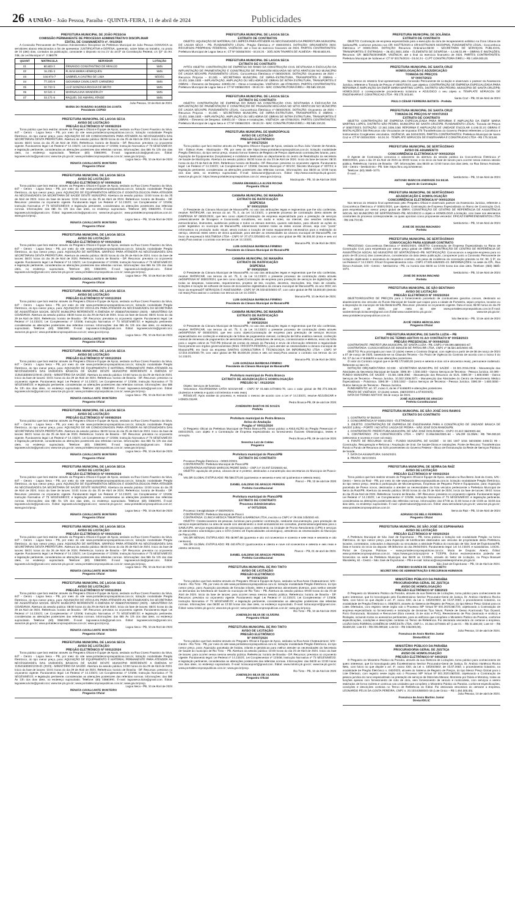26 A UNIÃO – João Pessoa, Paraíba - QUINTA-FEIRA, 11 de abril de 2024 Publicidades
PREFEITURA MUNICIPAL DE JOÃO PESSOA
COMISSÃO PERMANENTE DE PROCESSO ADMINISTRATIVO DISCIPLINAR
EDITAL DE CHAMAMENTO nº. 001/2024
A Comissão Permanente de Processo Administrativo Disciplinar da Prefeitura Municipal de João Pessoa CONVOCA os servidores abaixo relacionados a fim de apresentar JUSTIFICATIVA e DEFESA, querendo, sobre faltas ao trabalho, no prazo de 10 (dez) dias, contados da publicação, consoante o disposto no inc.LV do art.5º da Constituição Federal, c/c §2° do Art. 248, da Lei Municipal nº. 2.380/79:
| QUANT | MATRICULA | SERVIDOR | LOTAÇÃO |
| --- | --- | --- | --- |
| 01 | 80.803-2 | ERNANDO CONSTANTINO DE ARAUJO | SMS |
| 02 | 16.235-3 | FLAVIA MARIA HENRIQUES | SMS |
| 03 | 100.974-7 | GABRIELA CASTRO DE LIMA | SEDEC |
| 04 | 77.225-9 | GIOVANNA CAVALCANTI CARNEIRO | SMS |
| 05 | 32.742-5 | LUIZ GONZAGA ROCHA DE BRITO | SMS |
| 06 | 32.541-4 | MARISAULINA WANDERLEY | SMS |
| 07 | 33.171-6 | RAQUEL DO AMARAL ATAIDE | SMS |
João Pessoa, 10 de Abril de 2024.
MARIA DO ROSÁRIO SOARES DA COSTA
Presidente COPAD
PREFEITURA MUNICIPAL DE LAGOA SECA
AVISO DE LICITAÇÃO
PREGÃO ELETRÔNICO Nº 00008/2024
Torna público que fará realizar através da Pregoeira Oficial e Equipe de Apoio, sediada na Rua Cícero Faustino da Silva, 647 - Centro - Lagoa Seca - PB, por meio do site www.portaldecompraspublicas.com.br, licitação modalidade Pregão Eletrônico, do tipo menor preço, para: AQUISIÇÃO DE AR CONDICIONADOS PARA ATENDER AS NECESSIDADES DAS SECRETARIAS DESTA PREFEITURA. Abertura da sessão pública: 08:00 horas do dia 25 de Abril de 2024. Início da fase de lances: 08:01 horas do dia 25 de Abril de 2024. Referência: horário de Brasília - DF. Recursos: previstos no orçamento vigente. Fundamento legal: Lei Federal nº 14.133/21; Lei Complementar nº 123/06; Instrução Normativa nº 73 SEGES/ME/22; e legislação pertinente, consideradas as alterações posteriores das referidas normas. Informações: das 08h Às 12h dos dias úteis, no endereço supracitado. Telefone: (83) 33661991. E-mail: lagoaseca.licita@gmail.com. Edital: lagoaseca.licita@gmail.com; www.tce.pb.gov.br; www.portaldecompraspublicas.com.br; www.gov.br/pncp.
Lagoa Seca - PB, 10 de Abril de 2024
RENATA CAVALCANTE MONTEIRO
Pregoeira Oficial
PREFEITURA MUNICIPAL DE LAGOA SECA
AVISO DE LICITAÇÃO
PREGÃO ELETRÔNICO Nº 00009/2024
Torna público que fará realizar através da Pregoeira Oficial e Equipe de Apoio, sediada na Rua Cícero Faustino da Silva, 647 - Centro - Lagoa Seca - PB, por meio do site www.portaldecompraspublicas.com.br, licitação modalidade Pregão Eletrônico, do tipo menor preço, para: AQUISIÇÃO DE EQUIPAMENTOS MÉDICOS E ODONTOLÓGICOS PARA ATENDER AS NECESSIDADES DA SECRETARIA DE SAÚDE DESTE MUNICÍPIO. Abertura da sessão pública: 10:00 horas do dia 25 de Abril de 2024. Início da fase de lances: 10:01 horas do dia 25 de Abril de 2024. Referência: horário de Brasília - DF. Recursos: previstos no orçamento vigente. Fundamento legal: Lei Federal nº 14.133/21; Lei Complementar nº 123/06; Instrução Normativa nº 73 SEGES/ME/22; e legislação pertinente, consideradas as alterações posteriores das referidas normas. Informações: das 08h Às 12h dos dias úteis, no endereço supracitado. Telefone: (83) 33661991. E-mail: lagoaseca.licita@gmail.com. Edital: lagoaseca.licita@gmail.com; www.tce.pb.gov.br; www.portaldecompraspublicas.com.br; www.gov.br/pncp.
Lagoa Seca – PB, 10 de Abril de 2024
RENATA CAVALCANTE MONTEIRO
Pregoeira Oficial
PREFEITURA MUNICIPAL DE LAGOA SECA
AVISO DE LICITAÇÃO
PREGÃO ELETRÔNICO Nº 00010/2024
Torna público que fará realizar através da Pregoeira Oficial e Equipe de Apoio, sediada na Rua Cícero Faustino da Silva, 647 - Centro - Lagoa Seca - PB, por meio do site www.portaldecompraspublicas.com.br, licitação modalidade Pregão Eletrônico, do tipo menor preço, para: AQUISIÇÃO DE MATERIAL GRÁFICO PARA ATENDER AS NECESSIDADES DAS SECRETARIAS DESTA PREFEITURA. Abertura da sessão pública: 08:00 horas do dia 26 de Abril de 2024. Início da fase de lances: 08:01 horas do dia 26 de Abril de 2024. Referência: horário de Brasília - DF. Recursos: previstos no orçamento vigente. Fundamento legal: Lei Federal nº 14.133/21; Lei Complementar nº 123/06; Instrução Normativa nº 73 SEGES/ME/22; e legislação pertinente, consideradas as alterações posteriores das referidas normas. Informações: das 08h Às 12h dos dias úteis, no endereço supracitado. Telefone: (83) 33661991. E-mail: lagoaseca.licita@gmail.com. Edital: lagoaseca.licita@gmail.com; www.tce.pb.gov.br; www.portaldecompraspublicas.com.br; www.gov.br/pncp.
Lagoa Seca - PB, 10 de Abril de 2024
RENATA CAVALCANTE MONTEIRO
Pregoeira Oficial
PREFEITURA MUNICIPAL DE LAGOA SECA
AVISO DE LICITAÇÃO
PREGÃO ELETRÔNICO Nº 00011/2024
Torna público que fará realizar através da Pregoeira Oficial e Equipe de Apoio, sediada na Rua Cícero Faustino da Silva, 647 - Centro - Lagoa Seca - PB, por meio do site www.portaldecompraspublicas.com.br, licitação modalidade Pregão Eletrônico, do tipo menor preço, para: AQUISIÇÃO DE VEÍCULOS PARA ATENDER AS NECESSIDADES DA SECRETARIA DE ASSISTÊNCIA SOCIAL DESTE MUNICÍPIO REFERENTE A EMENDA Nº 250830720230002 (2023) - MINISTÉRIO DA CIDADANIA. Abertura da sessão pública: 08:00 horas do dia 29 de Abril de 2024. Início da fase de lances: 08:01 horas do dia 29 de Abril de 2024. Referência: horário de Brasília - DF. Recursos: previstos no orçamento vigente. Fundamento legal: Lei Federal nº 14.133/21; Lei Complementar nº 123/06; Instrução Normativa nº 73 SEGES/ME/22; e legislação pertinente, consideradas as alterações posteriores das referidas normas. Informações: das 08h Às 12h dos dias úteis, no endereço supracitado. Telefone: (83) 33661991. E-mail: lagoaseca.licita@gmail.com. Edital: lagoaseca.licita@gmail.com; www.tce.pb.gov.br; www.portaldecompraspublicas.com.br; www.gov.br/pncp.
Lagoa Seca - PB, 10 de Abril de 2024
RENATA CAVALCANTE MONTEIRO
Pregoeira Oficial
PREFEITURA MUNICIPAL DE LAGOA SECA
AVISO DE LICITAÇÃO
PREGÃO ELETRÔNICO Nº 00012/2024
Torna público que fará realizar através da Pregoeira Oficial e Equipe de Apoio, sediada na Rua Cícero Faustino da Silva, 647 - Centro - Lagoa Seca - PB, por meio do site www.portaldecompraspublicas.com.br, licitação modalidade Pregão Eletrônico, do tipo menor preço, para: AQUISIÇÃO DE EQUIPAMENTO E MATERIAL PERMANENTE PARA ATENDER AS NECESSIDADES DAS UNIDADES BÁSICAS DE SAÚDE DESTE MUNICÍPIO REFERENTE A EMENDA Nº 11264183000/1220-01 (2023) - MINISTÉRIO DA SAÚDE. Abertura da sessão pública: 10:00 horas do dia 29 de Abril de 2024. Início da fase de lances: 10:01 horas do dia 29 de Abril de 2024. Referência: horário de Brasília - DF. Recursos: previstos no orçamento vigente. Fundamento legal: Lei Federal nº 14.133/21; Lei Complementar nº 123/06; Instrução Normativa nº 73 SEGES/ME/22; e legislação pertinente, consideradas as alterações posteriores das referidas normas. Informações: das 08h Às 12h dos dias úteis, no endereço supracitado. Telefone: (83) 33661991. E-mail: lagoaseca.licita@gmail.com. Edital: lagoaseca.licita@gmail.com; www.tce.pb.gov.br; www.portaldecompraspublicas.com.br; www.gov.br/pncp.
Lagoa Seca - PB, 10 de Abril de 2024
RENATA CAVALCANTE MONTEIRO
Pregoeira Oficial
PREFEITURA MUNICIPAL DE LAGOA SECA
AVISO DE LICITAÇÃO
PREGÃO ELETRÔNICO Nº 00008/2024
Torna público que fará realizar através da Pregoeira Oficial e Equipe de Apoio, sediada na Rua Cícero Faustino da Silva, 647 - Centro - Lagoa Seca - PB, por meio do site www.portaldecompraspublicas.com.br, licitação modalidade Pregão Eletrônico, do tipo menor preço, para: AQUISIÇÃO DE AR CONDICIONADOS PARA ATENDER AS NECESSIDADES DAS SECRETARIAS DESTA PREFEITURA. Abertura da sessão pública: 08:00 horas do dia 25 de Abril de 2024. Início da fase de lances: 08:01 horas do dia 25 de Abril de 2024. Referência: horário de Brasília - DF. Recursos: previstos no orçamento vigente. Fundamento legal: Lei Federal nº 14.133/21; Lei Complementar nº 123/06; Instrução Normativa nº 73 SEGES/ME/22; e legislação pertinente, consideradas as alterações posteriores das referidas normas. Informações: das 08h Às 12h dos dias úteis, no endereço supracitado. Telefone: (83) 33661991. E-mail: lagoaseca.licita@gmail.com. Edital: lagoaseca.licita@gmail.com; www.tce.pb.gov.br; www.portaldecompraspublicas.com.br; www.gov.br/pncp.
Lagoa Seca - PB, 10 de Abril de 2024
RENATA CAVALCANTE MONTEIRO
Pregoeira Oficial
PREFEITURA MUNICIPAL DE LAGOA SECA
AVISO DE LICITAÇÃO
PREGÃO ELETRÔNICO Nº 00009/2024
Torna público que fará realizar através da Pregoeira Oficial e Equipe de Apoio, sediada na Rua Cícero Faustino da Silva, 647 - Centro - Lagoa Seca - PB, por meio do site www.portaldecompraspublicas.com.br, licitação modalidade Pregão Eletrônico, do tipo menor preço, para: AQUISIÇÃO DE EQUIPAMENTOS MÉDICOS E ODONTOLÓGICOS PARA ATENDER AS NECESSIDADES DA SECRETARIA DE SAÚDE DESTE MUNICÍPIO. Abertura da sessão pública: 10:00 horas do dia 25 de Abril de 2024. Início da fase de lances: 10:01 horas do dia 25 de Abril de 2024. Referência: horário de Brasília - DF. Recursos: previstos no orçamento vigente. Fundamento legal: Lei Federal nº 14.133/21; Lei Complementar nº 123/06; Instrução Normativa nº 73 SEGES/ME/22; e legislação pertinente, consideradas as alterações posteriores das referidas normas. Informações: das 08h Às 12h dos dias úteis, no endereço supracitado. Telefone: (83) 33661991. E-mail: lagoaseca.licita@gmail.com. Edital: lagoaseca.licita@gmail.com; www.tce.pb.gov.br; www.portaldecompraspublicas.com.br; www.gov.br/pncp.
Lagoa Seca – PB, 10 de Abril de 2024
RENATA CAVALCANTE MONTEIRO
Pregoeira Oficial
PREFEITURA MUNICIPAL DE LAGOA SECA
AVISO DE LICITAÇÃO
PREGÃO ELETRÔNICO Nº 00010/2024
Torna público que fará realizar através da Pregoeira Oficial e Equipe de Apoio, sediada na Rua Cícero Faustino da Silva, 647 - Centro - Lagoa Seca - PB, por meio do site www.portaldecompraspublicas.com.br, licitação modalidade Pregão Eletrônico, do tipo menor preço, para: AQUISIÇÃO DE MATERIAL GRÁFICO PARA ATENDER AS NECESSIDADES DAS SECRETARIAS DESTA PREFEITURA. Abertura da sessão pública: 08:00 horas do dia 26 de Abril de 2024. Início da fase de lances: 08:01 horas do dia 26 de Abril de 2024. Referência: horário de Brasília - DF. Recursos: previstos no orçamento vigente. Fundamento legal: Lei Federal nº 14.133/21; Lei Complementar nº 123/06; Instrução Normativa nº 73 SEGES/ME/22; e legislação pertinente, consideradas as alterações posteriores das referidas normas. Informações: das 08h Às 12h dos dias úteis, no endereço supracitado. Telefone: (83) 33661991. E-mail: lagoaseca.licita@gmail.com. Edital: lagoaseca.licita@gmail.com; www.tce.pb.gov.br; www.portaldecompraspublicas.com.br; www.gov.br/pncp.
Lagoa Seca - PB, 10 de Abril de 2024
RENATA CAVALCANTE MONTEIRO
Pregoeira Oficial
PREFEITURA MUNICIPAL DE LAGOA SECA
AVISO DE LICITAÇÃO
PREGÃO ELETRÔNICO Nº 00011/2024
Torna público que fará realizar através da Pregoeira Oficial e Equipe de Apoio, sediada na Rua Cícero Faustino da Silva, 647 - Centro - Lagoa Seca - PB, por meio do site www.portaldecompraspublicas.com.br, licitação modalidade Pregão Eletrônico, do tipo menor preço, para: AQUISIÇÃO DE VEÍCULOS PARA ATENDER AS NECESSIDADES DA SECRETARIA DE ASSISTÊNCIA SOCIAL DESTE MUNICÍPIO REFERENTE A EMENDA Nº 250830720230002 (2023) - MINISTÉRIO DA CIDADANIA. Abertura da sessão pública: 08:00 horas do dia 29 de Abril de 2024. Início da fase de lances: 08:01 horas do dia 29 de Abril de 2024. Referência: horário de Brasília - DF. Recursos: previstos no orçamento vigente. Fundamento legal: Lei Federal nº 14.133/21; Lei Complementar nº 123/06; Instrução Normativa nº 73 SEGES/ME/22; e legislação pertinente, consideradas as alterações posteriores das referidas normas. Informações: das 08h Às 12h dos dias úteis, no endereço supracitado. Telefone: (83) 33661991. E-mail: lagoaseca.licita@gmail.com. Edital: lagoaseca.licita@gmail.com; www.tce.pb.gov.br; www.portaldecompraspublicas.com.br; www.gov.br/pncp.
Lagoa Seca - PB, 10 de Abril de 2024
RENATA CAVALCANTE MONTEIRO
Pregoeira Oficial
PREFEITURA MUNICIPAL DE LAGOA SECA
AVISO DE LICITAÇÃO
PREGÃO ELETRÔNICO Nº 00012/2024
Torna público que fará realizar através da Pregoeira Oficial e Equipe de Apoio, sediada na Rua Cícero Faustino da Silva, 647 - Centro - Lagoa Seca - PB, por meio do site www.portaldecompraspublicas.com.br, licitação modalidade Pregão Eletrônico, do tipo menor preço, para: AQUISIÇÃO DE EQUIPAMENTO E MATERIAL PERMANENTE PARA ATENDER AS NECESSIDADES DAS UNIDADES BÁSICAS DE SAÚDE DESTE MUNICÍPIO REFERENTE A EMENDA Nº 11264183000/1220-01 (2023) - MINISTÉRIO DA SAÚDE. Abertura da sessão pública: 10:00 horas do dia 29 de Abril de 2024. Início da fase de lances: 10:01 horas do dia 29 de Abril de 2024. Referência: horário de Brasília - DF. Recursos: previstos no orçamento vigente. Fundamento legal: Lei Federal nº 14.133/21; Lei Complementar nº 123/06; Instrução Normativa nº 73 SEGES/ME/22; e legislação pertinente, consideradas as alterações posteriores das referidas normas. Informações: das 08h Às 12h dos dias úteis, no endereço supracitado. Telefone: (83) 33661991. E-mail: lagoaseca.licita@gmail.com. Edital: lagoaseca.licita@gmail.com; www.tce.pb.gov.br; www.portaldecompraspublicas.com.br; www.gov.br/pncp.
Lagoa Seca - PB, 10 de Abril de 2024
RENATA CAVALCANTE MONTEIRO
Pregoeira Oficial
PREFEITURA MUNICIPAL DE LAGOA SECA
EXTRATO DE CONTRATOS
OBJETO: AQUISIÇÃO DE MATERIAL DE LIMPEZA PARA ATENDER AS NECESSIDADES DA PREFEITURA MUNICIPAL DE LAGOA SECA – PB. FUNDAMENTO LEGAL: Pregão Eletrônico nº 00003/2024. DOTAÇÃO: ORÇAMENTO 2024: RECURSOS PRÓPRIOS/ FEDERAIS. VIGÊNCIA: até o final do exercício financeiro de 2024. PARTES CONTRATANTES: Prefeitura Municipal de Lagoa Seca e:; CT Nº 00048/2024 - 04.04.24 - JOELSON TAVARES DE ALMEIDA - R$ 60.803,93..
PREFEITURA MUNICIPAL DE LAGOA SECA
EXTRATO DE CONTRATO
##TEX OBJETO: CONTRATAÇÃO DE EMPRESA DO RAMO DA CONSTRUÇÃO CIVIL DESTINADA A EXECUÇÃO DA IMPLANTAÇÃO DE PAVIMENTAÇÃO E CONSTRUÇÃO DE PASSAGEM MOLHADA NO SITIO ARATICUM NO MUNICÍPIO DE LAGOA SECA/PB. FUNDAMENTO LEGAL: Concorrência Eletrônica nº 00002/2024. DOTAÇÃO: Orçamento de 2024 – Recursos Próprios – 01.005 – SECRETARIA MUNICIPAL DE INFRA–ESTRUTURA, TRANSPORTES E OBRAS – 15.451.1006.1005 – IMPLANTAÇÃO, AMPLIAÇÃO OU MELHORIA DE OBRAS DE INTRA ESTRUTURA, TRANSPORTES E OBRAS – Elemento de Despesa: 449051.00 – Obras e Instalações. VIGÊNCIA: até 07/06/2024. PARTES CONTRATANTES: Prefeitura Municipal de Lagoa Seca e: CT Nº 00066/2024 - 09.04.24 - MAC CONSTRUTORA EIRELI - R$ 585.100,00.
PREFEITURA MUNICIPAL DE LAGOA SECA
EXTRATO DE CONTRATO
OBJETO: CONTRATAÇÃO DE EMPRESA DO RAMO DA CONSTRUÇÃO CIVIL DESTINADA A EXECUÇÃO DA IMPLANTAÇÃO DE PAVIMENTAÇÃO E CONSTRUÇÃO DE PASSAGEM MOLHADA NO SITIO ARATICUM NO MUNICÍPIO DE LAGOA SECA/PB. FUNDAMENTO LEGAL: Concorrência Eletrônica nº 00002/2024. DOTAÇÃO: Orçamento de 2024 – Recursos Próprios – 01.005 – SECRETARIA MUNICIPAL DE INFRA–ESTRUTURA, TRANSPORTES E OBRAS – 15.451.1006.1005 – IMPLANTAÇÃO, AMPLIAÇÃO OU MELHORIA DE OBRAS DE INTRA ESTRUTURA, TRANSPORTES E OBRAS – Elemento de Despesa: 449051.00 – Obras e Instalações. VIGÊNCIA: até 07/06/2024. PARTES CONTRATANTES: Prefeitura Municipal de Lagoa Seca e: CT Nº 00066/2024 - 09.04.24 - MAC CONSTRUTORA EIRELI - R$ 585.100,00.
PREFEITURA MUNICIPAL DE MARIZÓPOLIS
AVISO DE LICITAÇÃO
PREGÃO ELETRÔNICO
Nº 00017/2024
Torna público que fará realizar através da Pregoeira Oficial e Equipe de Apoio, sediada na Rua João Vicente de Almeida, SN - Edilson Alves - Marizopolis - PB, por meio do site https://www.portaldecompraspublicas.com.br, licitação modalidade Pregão Eletrônico, do tipo menor preço, visando formar Sistema de Registro de Preços objetivando contratações futuras, para: Aquisição de Equipamentos (hospitalares) e mobiliários destinados ao departamento do centro de Reabilitação da secretaria de Saúde de Marizópolis. Abertura da sessão pública: 08:30 horas do dia 23 de Abril de 2024. Início da fase de lances: 08:31 horas do dia 23 de Abril de 2024. Referência: horário de Brasília - DF. Recursos: previstos no orçamento vigente. Fundamento legal: Lei Federal nº 14.133/21; Lei Complementar nº 123/06; Decreto Municipal nº 001/24; Decreto Municipal nº 007/24; e legislação pertinente, consideradas as alterações posteriores das referidas normas. Informações: das 08:00 as 12:00 horas dos dias úteis, no endereço supracitado. E-mail: licitacaomz@gmail.com. Edital: http://www.marizopolis.pb.gov.br/; www.tce.pb.gov.br; https://www.portaldecompraspublicas.com.br; www.gov.br/pncp.
Marizopolis - PB, 10 de Abril de 2024
CINARA EMANUELLA ALVES ROCHA
Pregoeira Oficial
CAMARA MUNICIPAL DE MANAÍRA
EXTRATO DE RATIFICAÇÃO
DISPENSA
Nº 00001/2024
O Presidente da Câmara Municipal de Manaíra/PB, no uso das atribuições legais e regimentais que lhe são conferidas, resolve: RATIFICAR, nos termos do art. 75, II, da Lei 14.133/21, o presente processo de contratação direta através de DISPENSA Nº 00001/2024, que tem como objeto:Contratação de empresa especializada para a prestação de serviços presencialmente de filmagens e transmissão simultânea, em áudio e vídeo, via internet, das sessões ordinárias, extraordinárias, itinerantes, audiências públicas e todos os demais eventos, quando solicitados, para difundir as ações do poder legislativo no município de Manaíra/PB, alimentando também todas as redes sociais oficiais, seja com "posts" informativos ou produção áudio visual, sendo incluso a locação de todos equipamentos necessários para a realização do serviço, devendo estes serem de ótima qualidade, para atender as necessidades da câmara municipal de Manaíra/PB, me favor da empresaLS MULTIMIDIA LTDA - CNPJ Nº 27.472.225/0001-05, com valor global de R$: 36.000,00 (trinta e seis mil reais).Para assinar o contrato nos termos da Lei 14.133/21.
Manaíra-PB, 10 de Abril de 2024.
LUIS GONZAGA BARBOSA FIRMINO
Presidente da Câmara Municipal de Manaíra/PB
CAMARA MUNICIPAL DE MANAÍRA
EXTRATO DE RATIFICAÇÃO
DISPENSA
Nº 00002/2024
O Presidente da Câmara Municipal de Manaíra/PB, no uso das atribuições legais e regimentais que lhe são conferidas, resolve: RATIFICAR, nos termos do art. 75, II, da Lei 14.133/21 o presente processo de contratação direta através deDISPENSA Nº 00002/2024, que tem como objeto:Contratação de empresa para prestação de serviços de digitalização de todas as despesas, balancetes, requerimentos, projetos de leis, moções, decretos, resoluções, leis, título de cidadão, licitações e locação de software de busca de documentos digitalizados da câmara municipal de Manaíra/PB, do ano 2024; em favor da empresaDT SERVIÇOS E ASSESSORIA - CNPJ Nº 29.332.622/0001-07, com valor global de R$ 18.000,00 (dezoito mil reais).Para assinar o contrato nos termos da Lei 14.133/21.
Manaíra-PB, 10 de Abril de 2024.
LUIS GONZAGA BARBOSA FIRMINO
Presidente da Câmara Municipal de Manaíra/PB
CAMARA MUNICIPAL DE MANAÍRA
EXTRATO DE RATIFICAÇÃO
DISPENSA
Nº 00003/2024
O Presidente da Câmara Municipal de Manaíra/PB, no uso das atribuições legais e regimentais que lhe são conferidas, resolve: RATIFICAR, nos termos do art. 75, II, da Lei 14.133/21 o presente processo de contratação direta através deDISPENSA Nº 00003/2024, que tem como objeto:Contratação de empresa para prestação de serviços técnicos especializados em confecção e elaboração de folhas de pagamentos mensal, confecção de folha analítica mensal, confecção mensal de remessas de pagamentos de servidores efetivos, prestadores de serviços, comissionados e eletivos, envio da folha para o sagres online do TCE-PB (tribunal de contas do estado da Paraíba) e envio de informação referente à regularidade fiscal perante aos órgãos governamentais (INSS / RECEITA FEDERAL), para atender as necessidades a câmara municipal de Manaíra/PB; em favor da empresa DANTAS CONSULTORIA E TECNOLOGIA DA INFORMAÇÃO LTDA - CNPJ Nº 12.510.313/0001-79, com valor global de R$ 36.000,00 (trinta e seis mil reais).Para assinar o contrato nos termos da Lei 14.133/21.
Manaíra-PB, 10 de Abril de 2024.
LUIS GONZAGA BARBOSA FIRMINO
Presidente da Câmara Municipal de Manaíra/PB
Prefeitura municipal de Pedra Branca
EXTRATO DE ADJUDICAÇÃO E HOMOLOGAÇÃO
PREGÃO N.º. 0012/2024
Objeto: Serviços de funerária.
Vencedora: AGURISMANA CATIA SOUSA-ME – CNPJ Nº 01.660.147/0001-70, com o valor global de R$ 274.306,00 (duzentos e setenta e quatro mil trezentos e seis reais)
RESOLVE: Após análise do processo, e, estando o mesmo de acordo com a Lei nº 14.133/21, resolve ADJUDICAR e HOMOLOGAR.
Pedra Branca-PB, 09 de abril de 2024
JOSEMARIO BASTOS DE SOUZA
Prefeito
Prefeitura municipal de Pedra Branca
Aviso de Anulação
Pregão nº 00011/2024
O Pregoeiro Oficial da Prefeitura Municipal de Pedra Branca-PB, tornar público a ANULAÇÃO do Pregão Presencial nº 00011/2024, com objeto é a Contratação de Empresa especializada no fornecimento Exames Oftalmológico, lentes e armação.
Pedra Branca-PB, 09 de abril de 2024
Severino Luiz de Caldas
Pregoeiro
Prefeitura municipal de Piancó/PB
EXTRATO DE CONTRATO
Processo:Pregão Eletrônico - 000012/2024.
CONTRATANTE: Prefeitura Municipal de Piancó/PB
CONTRATADA:ANTONIO MARCOS PADRE BADU - CNPJ nº 23.937.523/0001-64.
OBJETO: aquisição de pneus, câmara de ar e protetor, destinados a manutenção das secretarias do Município de Piancó-PB.
VALOR GLOBAL ESTIPULADO: R$ 566.570,00 (quinhentos e sessenta e seis mil quinhentos e setenta reais).
Piancó – PB, 10 de abril de 2024
DANIEL GALDINO DE ARAÚJO PEREIRA
Prefeito Constitucional
Prefeitura municipal de Piancó/PB
EXTRATO DE CONTRATO
Processo Administrativo
nº 0071/2024.
Processo: Inexigibilidade nº 00029/2024.
CONTRATANTE: Prefeitura Municipal de Piancó
CONTRATADA: CLINICA MEDICA TIBURTINO & BARBOSA LTDA, inscrita no CNPJ nº 29.046.105/0001-63.
OBJETO: Credenciamento de pessoas Jurídicas para posterior contratação, mediante documentação, para prestação de serviços especializados na área de saúde com atendimento a nível ambulatorial em consultas, plantonistas/urgentistas para o SAMU/UPA, serviços especializados de odontologia para o atendimento na Unidade de Pronto Atendimento (UPA) e serviços de atendimento odontológico para o CEO (Centro de Especialidades odontológico), atendendo as necessidades do Município de Piancó-PB.
VALOR MENSAL ESTIPULADO: R$ 48.997,68 (quarenta e oito mil novecentos e noventa e sete reais e sessenta e oito centavos).
VALOR GLOBAL ESTIPULADO: R$ 440.979,12 (quatrocentos e oitenta e nove mil novecentos e setenta e seis reais e oitenta centavos).
Piancó – PB, 01 de abril de 2024.
DANIEL GALDINO DE ARAÚJO PEREIRA
Prefeito Constitucional
PREFEITURA MUNICIPAL DE RIO TINTO
AVISO DE LICITAÇÃO
PREGÃO ELETRÔNICO
Nº 00006/2024
Torna público que fará realizar através do Pregoeiro Oficial e Equipe de Apoio, sediada na Rua Assis Chateaubriand, S/N - Centro - Rio Tinto - PB, por meio do site www.portaldecompraspublicas.com.br, licitação modalidade Pregão Eletrônico, do tipo menor preço, para: Aquisição parcelada de fórmulas infantis, leites e suplementos alimentares diversos, para melhor atender as demandas da Secretaria de Saúde do município de Rio Tinto – PB. Abertura da sessão pública: 09:00 horas do dia 23 de Abril de 2024. Início da fase de lances: para ocorrer nessa mesma sessão pública. Referência: horário de Brasília - DF. Recursos: previstos no orçamento vigente. Fundamento legal: Lei Federal nº 14.133/21; Lei Complementar nº 123/06; Instrução Normativa nº 73 SEGES/ME/22; e legislação pertinente, consideradas as alterações posteriores das referidas normas. Informações: das 08:00 as 12:00 horas dos dias úteis, no endereço supracitado. E-mail: licitacaopmrt@gmail.com. Edital: www.riotinto.pb.gov.br; www.tce.pb.gov.br; www.portaldecompraspublicas.com.br; www.gov.br/pncp.
Rio Tinto - PB, 10 de Abril de 2024
JOSENILDO SILVA DE OLIVEIRA
Pregoeiro Oficial
PREFEITURA MUNICIPAL DE RIO TINTO
AVISO DE LICITAÇÃO
PREGÃO ELETRÔNICO
Nº 00007/2024
Torna público que fará realizar através do Pregoeiro Oficial e Equipe de Apoio, sediada na Rua Assis Chateaubriand, S/N - Centro - Rio Tinto - PB, por meio do site www.portaldecompraspublicas.com.br, licitação modalidade Pregão Eletrônico, do tipo menor preço, para: Aquisição parcelada de fraldas, infantis e geriátricas para melhor atender as necessidades da Secretaria de Saúde do município de Rio Tinto – PB. Abertura da sessão pública: 10:00 horas do dia 23 de Abril de 2024. Início da fase de lances: para ocorrer nessa mesma sessão pública. Referência: horário de Brasília - DF. Recursos: previstos no orçamento vigente. Fundamento legal: Lei Federal nº 14.133/21; Lei Complementar nº 123/06; Instrução Normativa nº 73 SEGES/ME/22; e legislação pertinente, consideradas as alterações posteriores das referidas normas. Informações: das 08:00 as 12:00 horas dos dias úteis, no endereço supracitado. E-mail: licitacaopmrt@gmail.com. Edital: www.riotinto.pb.gov.br; www.tce.pb.gov.br; www.portaldecompraspublicas.com.br; www.gov.br/pncp.
Rio Tinto - PB, 10 de Abril de 2024
JOSENILDO SILVA DE OLIVEIRA
Pregoeiro Oficial
PREFEITURA MUNICIPAL DE SOLÂNEA
EXTRATO DE CONTRATO
OBJETO: Contratação de empresa especializada para a execução da obra de recapeamento asfáltico na Zona Urbana de Solânea/PB, conforme previsto nos CR: 943775/2023 e CR:943776/2023 MCID/PMS. FUNDAMENTO LEGAL: Concorrência Eletrônica nº 00001/2024. DOTAÇÃO: Recursos Ordinários:08:00 – SECRETARIA DE SERVIÇOS PÚBLICOS, TRANSPORTES E ESTRADAS – 26.451.2001.1056 – ELEMENTO DE DESPESA – 4.4.90.51.99 – OBRAS E INSTAÇÕES. Recursos: CR: 885278/2019MDR. VIGÊNCIA: até o final do exercício financeiro de 2024. PARTES CONTRATANTES: Prefeitura Municipal de Solânea e: CT Nº 00176/2024 - 03.04.24 - CLPT CONSTRUTORA EIRELI - R$ 1.659.000,00.
PREFEITURA MUNICIPAL DE SANTA CRUZ
HOMOLOGAÇÃO E ADJUDICAÇÃO
TOMADA DE PREÇOS
Nº 00007/2023
Nos termos do relatório final apresentado pela Comissão Permanente de Licitação e observado o parecer da Assessoria Jurídica, referente a Tomada de Preços nº 00007/2023, que objetiva: CONTRATAÇÃO DE EMPRESA ESPECIALIZADA PARA REFORMA E AMPLIAÇÃO DA EMEIF MARIA MARTINS LOPES, DISTRITO SÃO PEDRO, MUNICÍPIO DE SANTA CRUZ/PB; HOMOLOGO o correspondente procedimento licitatório e ADJUDICO o seu objeto a: TEMPLATE SERVICOS DE ENGENHARIA E CONSTRUCAO LTDA - R$ 175.343,60.
Santa Cruz - PB, 03 de Abril de 2024
PAULO CÉSAR FERREIRA BATISTA - Prefeito
PREFEITURA MUNICIPAL DE SANTA CRUZ
TOMADA DE PREÇOS Nº 00007/2023
EXTRATO DE CONTRATO
OBJETO: CONTRATAÇÃO DE EMPRESA ESPECIALIZADA PARA REFORMA E AMPLIAÇÃO DA EMEIF MARIA MARTINS LOPES, DISTRITO SÃO PEDRO, MUNICÍPIO DE SANTA CRUZ/PB. FUNDAMENTO LEGAL: Tomada de Preços nº 00007/2023. DOTAÇÃO: 12.361.1006.1081 REFORMA E AMPLIAÇÃO DE UNIDADE ESCOLAR 4.4.90.51.01 OBRAS E INSTALAÇÕES 500 Recursos não Vinculados de Impostos 570 Transferências do Governo Federal referentes a Convênios e Instrumentos Congêneres vinculados. VIGÊNCIA: até 04/04/2025. PARTES CONTRATANTES: Prefeitura Municipal de Santa Cruz e: CT Nº 00034/2024 - 04.04.24 - TEMPLATE SERVICOS DE ENGENHARIA E CONSTRUCAO LTDA - R$ 175.343,60.
PREFEITURA MUNICIPAL DE SERTÃOZINHO
AVISO DE ADIAMENTO
CONCORRÊNCIA ELETRÔNICA Nº 00003/2024
O Agente de Contratação comunica o adiamento da abertura da sessão pública da Concorrência Eletrônica nº 00003/2024, para o dia 22 de Abril de 2024 às 09:00 horas; e do início da fase de lances para ocorrer nessa mesma sessão pública. Referência: horário de Brasília - DF. Informações: das 08:00 as 12:00 horas dos dias úteis, na Rua Dirson Andrade, 103 - Centro - Sertãozinho - PB. Site: https://bnc.org.br/sistema/.
Telefone: (83) 3685–1073.
E-mail: ....
Sertãozinho - PB, 10 de Abril de 2024
ANTONIO MARCOS ANDRADE DA SILVA
Agente de Contratação
PREFEITURA MUNICIPAL DE SERTÃOZINHO
ADJUDICAÇÃO E HOMOLOGAÇÃO
CONCORRÊNCIA ELETRÔNICA Nº 00001/2024
Nos termos do relatório final apresentado pelo Pregoeiro Oficial e observado parecer da Assessoria Jurídica, referente a Concorrência Eletrônica nº 00001/2024, que objetiva: Contratação de Empresa Especializada no Ramo de Construção Civil, para empreitada por menor preço global de OBRA: CONSTRUÇÃO DE CENTRO DE REFERÊNCIA DE ASSISTÊNCIA SOCIAL NO MUNICÍPIO DE SERTÃOZINHO–PB; ADJUDICO o objeto e HOMOLOGO a licitação, com base nos elementos constantes do processo correspondente, os quais apontam como proponente vencedor: EFICAZ EMPREENDIMENTOS LTDA - R$ 106.722,95.
Sertãozinho - PB, 10 de Abril de 2024
JOSE DE SOUSA MACHADO
Prefeito
PREFEITURA MUNICIPAL DE SERTÃOZINHO
CONVOCAÇÃO PARA ASSINAR CONTRATO
PROCESSO: Concorrência Eletrônica nº 00001/2024. OBJETO: Contratação de Empresa Especializada no Ramo de Construção Civil, para empreitada por menor preço global de OBRA: CONSTRUÇÃO DE CENTRO DE REFERÊNCIA DE ASSISTÊNCIA SOCIAL NO MUNICÍPIO DE SERTÃOZINHO–PB. NOTIFICAÇÃO: Convocamos a seguinte empresa para no prazo de 05 (cinco) dias consecutivos, considerados da data desta publicação, comparecer junto a Comissão Permanente de Licitação objetivando a assinatura do respectivo contrato, sob pena de incidência da cominação prevista no Art. 90, § 5º, da Lei Federal nº 14.133/21: Eficaz Empreendimentos Ltda - CNPJ 47.925.646/0001-43. INFORMAÇÕES: na sede da CPL, Rua Dirson Andrade, 103 - Centro - Sertãozinho - PB, no horário das 08:00 as 12:00 horas dos dias úteis. Telefone: (083) 3685-1073.
Sertãozinho - PB, 10 de Abril de 2024
JOSE DE SOUSA MACHAD
Prefeito
PREFEITURA MUNICIPAL DE SÃO BENTINHO
AVISO DE LICITAÇÃO
PREGÃO ELETRÔNICO Nº 00023/2024
OBJETO:REGISTRO DE PREÇOS para o fornecimento parcelado de combustíveis gasolina comum, destinado ao abastecimento dos veículos do Fundo Municipal de Saúde que viajam para a cidade de Fortaleza, sejam próprios, locados ou a disposição do município de São Bentinho/PB, Recursos: previstos no orçamento vigente. Data e local, 08:30 horas do dia 29 de abril de 2024, por meio do site www.portaldecompraspublicas.com.br.E-mail: saobentinhopb.licitacoes@gmail.com.Edital:www.saobentinho.pb.gov.br; www.tce.pb.gov.br; www.portaldecompraspublicas.com.br.
São Bentinho - PB, 10 de abril de 2024
JUCIÊ VIEIRA HERCULANO
Pregoeira Oficial
PREFEITURA MUNICIPAL DE SANTA LUZIA – PB
EXTRATO DE TERMO ADITIVO 01 AO CONTRATO Nº 00058/2023
PREGÃO PRESENCIAL Nº 00004/2023
CONTRATANTE: PREFEITURA MUNICIPAL DE SANTA LUZIA - PB, CNPJ nº 09.090.689/0001-67.
CONTRATADA: CLINICA MEDICA DE IMAGEM DE PATOS RR LTDA, CNPJ nº 36.581.845/0001-65.
OBJETO: Fica prorrogado por mais 12 (doze) meses o Contrato Original, com vigência a partir de de 08 de março de 2024 a 07 de março de 2025, baseando-se na Cláusula Terceira - Do Prazo de Vigência do Contrato de acordo com o inciso II do Art. 57 da Lei nº 8.666/93 e suas alterações posteriores.
O valor do Contrato original que é de R$ 172.800,00 (cento e setenta e dois mil e oitocentos reais), permanece inalterado. Referente ao item 01.
DOTAÇÃO ORÇAMENTÁRIA: 02.030 - SECRETARIA MUNICIPAL DE SAÚDE - 10.301.2016.2018 - Manutenção das Atividades da Secretaria Municipal de Saúde. 3390.39 - 1.500.1002 - Outros Serviços de Terceiros - Pessoa Jurídica. 02.090 - FUNDO MUNICIPAL DE SAÚDE - 10.301.1006.2061 - Manutenção dos Recursos do SUS. 3390.39 - 1.600.0000 - Outros Serviços de Terceiros - Pessoa Jurídica. 10.302.1008.2071 - Manutenção das Atividades do Centro de Atendimento Médico Especializado – Policlínica. 3390.39 - 1.500.1002 - Outros Serviços de Terceiros - Pessoa Jurídica. 3390.39 - 1.600.0000 - Outros Serviços de Terceiros - Pessoa Jurídica.
FUNDAMENTO: art. 57, inciso II, da lei nº 8.666/93 e alterações posteriores.
PRAZO DE VIGÊNCIA: 12 (doze) meses, (08/03/2024 a 07/03/2025).
DATA DO TERMO ADITIVO: 08 de março de 2024.
JOSÉ ALEXANDRE DE ARAÚJO
Prefeito Constitucional
PREFEITURA MUNICIPAL DE SÃO JOSÉ DOS RAMOS
EXTRATO DO CONTRATO
1. CONTRATO Nº 56/2024
2. CONCORRÊNCIA Nº 00001/2024 - ELETRÔNICO;
3. OBJETO: CONTRATAÇÃO DE EMPRESA DE ENGENHARIA PARA A CONSTRUÇÃO DE UNIDADE BÁSICA DE SAÚDE (UBS) – PORTE I NO SÍTIO LAGOA DE PEDRA – SÃO JOSÉ DOS RAMOS/PB;
4. CONTRATANTE: PREFEITURA MUNICIPAL DE SÃO JOSE DOS RAMOS - CNPJ: 01.612.384/0001-66;
5. CONTRATADO: JTS CONSTRUCOES LTDA – CNPJ: 11.958.594/0001-64 – VALOR GLOBAL: R$ 799.000,00 (setecentos e noventa e nove mil reais);
6. FONTE DE RECURSO: 02.051 - FUNDO MUNICIPAL DE SAÚDE - 10 301 1007 1016 16010000 4490.51 99 – Construção, Recuperação e Reforma / Ampliação de Unid. De Saúde-Obras e instalações. Fonte de Recurso: Transferências Fundo a Fundo de Recursos do SUS provenientes do Governo Federal – Bloco de Estruturação da Rede de Serviços Públicos de Saúde.
7. DATA DA ASSINATURA: 04/04/2024.
8. PRAZO: 30/12/2024.
PREFEITURA MUNICIPAL DE SERRA DA RAÍZ
AVISO DE LICITAÇÃO
PREGÃO ELETRÔNICO Nº 00002/2024
Torna público que fará realizar através do Pregoeiro Oficial e Equipe de Apoio, sediada na Rua Bento José da Costa, S/N - Centro - Serra da Raiz - PB, por meio do site www.portaldecompraspublicas.com.br, licitação modalidade Pregão Eletrônico, do tipo menor preço, restrita à participação de Microempresas, Empresas de Pequeno Porte e Equiparados, para: Aquisição parcelada de Pneus novos, destinados a atender as necessidades da frota veículos pertencente a Prefeitura Municipal de Serra da Raiz/PB. Abertura da sessão pública: 09:00 horas do dia 25 de Abril de 2024. Início da fase de lances: 09:01 horas do dia 25 de Abril de 2024. Referência: horário de Brasília - DF. Recursos: previstos no orçamento vigente. Fundamento legal: Lei Federal nº 14.133/21; Lei Complementar nº 123/06; Instrução Normativa nº 73 SEGES/ME/22; e legislação pertinente, consideradas as alterações posteriores das referidas normas. Informações: das 07:00 as 11:00 horas e de 13:00 as 16:00 dos dias úteis, no endereço supracitado. E-mail: cplserradaraiz@gmail.com. Edital: www.serradaraiz.pb.gov.br; www.tce.pb.gov.br; www.portaldecompraspublicas.com.br.
Serra da Raiz - PB, 10 de Abril de 2024
ADRIANO DE MELO FERREIRA
Pregoeiro Oficial
PREFEITURA MUNICIPAL DE SÃO JOSÉ DE ESPINHARAS
AVISO DE LICITAÇÃO
PREGÃO ELETRÔNICO Nº 00020/2024
A Prefeitura Municipal de São José de Espinharas – PB, torna pública a licitação sob modalidade Pregão na forma Eletrônica, do tipo menor preço, para Aquisição de lubrificantes destinados aos veículos de propriedade desta Prefeitura, locados, contratados, colocados à disposição ou vinculados a atividade Pública do município de São José de Espinharas/PB. Data e horário do início da disputa: 09:30hs/min do dia 29/04/2024. Fundamento legal: Lei 14.133/21 e subsidiárias. LOCAL: Portal de Compras Públicas – www.portaldecompraspublicas.com.br. Modo de Disputa: Aberto. Edital: www.portaldecompraspublicas.com.br, https://www.gov.br/pncp/pt-br e TCE/PB, Outros esclarecimentos poderão ser fornecidos na sede da Prefeitura Municipal, das 08:00 às 13:00hs, através do Setor de Licitação, na Praça Bossuet Wanderley, 61 - Centro - São José de Espinharas – PB e e-mail: licitacao@saojosedeespinharas.pb.gov.br.
São José de Espinharas – PB, 10 de Abril de 2024.
ARNÓBIO SOARES DE SOUSA NETO
SECRETÁRIO DE ADMINISTRAÇÃO E RECURSOS HUMANOS
MINISTÉRIO PÚBLICO DA PARAÍBA
PROCURADORIA GERAL DE JUSTIÇA
AVISO DE HOMOLOGAÇÃO
PREGÃO ELETRÔNICO Nº 038/2023
O Pregoeiro do Ministério Público da Paraíba, através da sua Diretoria de Licitações, torna público para conhecimento de quem interessar, que foi homologado pelo Excelentíssimo Senhor Procurador-Geral de Justiça, Dr. Antônio Hortêncio Rocha Neto, com fulcro no que dispõe o art. 4º, inciso XXII, da Lei n. 10520/2002, de 15.07.2002, o procedimento licitatório, na modalidade de Pregão Eletrônico n. 038/2023, através do Sistema de Registro de Preços, do tipo Menor Preço Global para os Lotes Ofertados, com registro neste órgão sob o Processo MP Virtual Nº 001.2023.081723, objetivando a Contratação de empresa especializada no fornecimento e instalação de divisórias Tipo Naval, Parede de Gesso Acartonado Tipo Drywall, Forro Estruturado, Modulado e Removível (fibra mineral, lã de vidro e PVC), Revestimento de Piso (laminado e vinílico) e Rodapés, incluindo todos os acessórios pertinentes, para os edifícios que compõem o Ministério Público da Paraíba, conforme especificações, condições e descrições contidas no Termo de Referência. Foi declarada vencedora do certame a empresa, LOJÃO DOS FORROS COMÉRCIO VAREJISTA LTDA, CNPJ n. 24.364.107/0001-87 (Lote 01 – R$ 31.800,00; Lote 02 – R$ 28.800,00; Lote 03 – R$ 226.999,80; Lote 04 – R$ 108.000,00).
João Pessoa, 10 de abril de 2024.
Francisco de Assis Martins Junior
Diretor/DILIC
MINISTÉRIO PÚBLICO DA PARAÍBA
PROCURADORIA GERAL DE JUSTIÇA
AVISO DE HOMOLOGAÇÃO
PREGÃO ELETRÔNICO Nº 040/2023
O Pregoeiro do Ministério Público da Paraíba, através da sua Diretoria de Licitações, torna público para conhecimento de quem interessar, que foi homologado pelo Excelentíssimo Senhor Procurador-Geral de Justiça, Dr. Antônio Hortêncio Rocha Neto, com fulcro no que dispõe o art. 4º, inciso XXII, da Lei n. 10520/2002, de 15.07.2002, o procedimento licitatório, na modalidade de Pregão Eletrônico n. 040/2023, através do Sistema de Registro de Preços, do tipo Menor Preço Global para o Lote Ofertado, com registro neste órgão sob o Processo MP Virtual Nº 001.2023.082330, objetivando a Contratação de pessoa jurídica do ramo especializado na prestação de serviços de Motorista Mensal, Motorista por Diária e Motoboy, todas as funções apenas com fornecimento de mão de obra, sem fornecimento de veículo e motocicleta, com serviços a serem realizados de forma indireta e contínua nas unidades que compõem o Ministério Público da Paraíba. conforme especificações, condições e descrições contidas no Termo de Referência do Edital. Foi declarada vencedora do certame a empresa, LEONARDO FELIX DA COSTA PEREIRA, CNPJ n. 23.103.628/0001-18 (Lote Único – R$ 1.464.000,00).
João Pessoa, 10 de abril de 2024.
Francisco de Assis Martins Junior
Diretor/DILIC